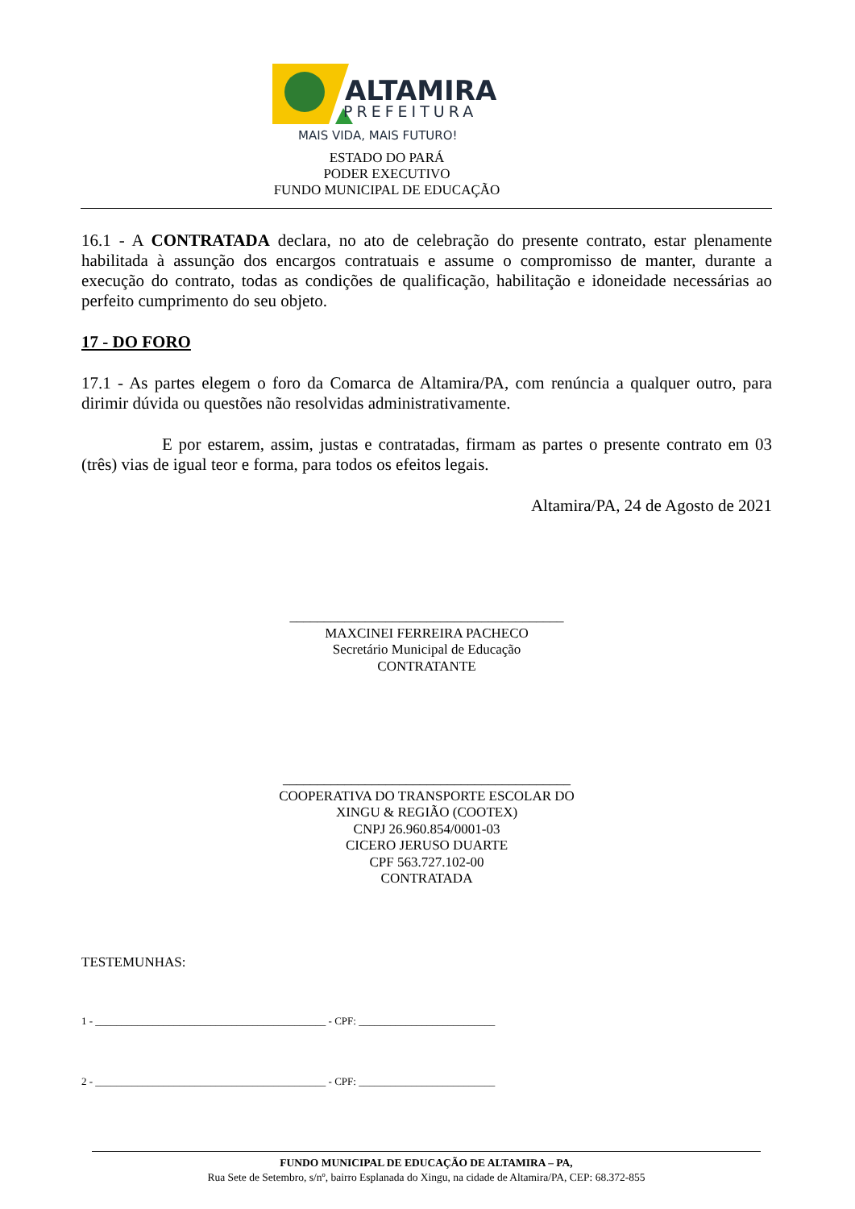ALTAMIRA
PREFEITURA
MAIS VIDA, MAIS FUTURO!
ESTADO DO PARÁ
PODER EXECUTIVO
FUNDO MUNICIPAL DE EDUCAÇÃO
16.1 - A CONTRATADA declara, no ato de celebração do presente contrato, estar plenamente habilitada à assunção dos encargos contratuais e assume o compromisso de manter, durante a execução do contrato, todas as condições de qualificação, habilitação e idoneidade necessárias ao perfeito cumprimento do seu objeto.
17 - DO FORO
17.1 - As partes elegem o foro da Comarca de Altamira/PA, com renúncia a qualquer outro, para dirimir dúvida ou questões não resolvidas administrativamente.
E por estarem, assim, justas e contratadas, firmam as partes o presente contrato em 03 (três) vias de igual teor e forma, para todos os efeitos legais.
Altamira/PA, 24 de Agosto de 2021
________________________________________
MAXCINEI FERREIRA PACHECO
Secretário Municipal de Educação
CONTRATANTE
__________________________________________
COOPERATIVA DO TRANSPORTE ESCOLAR DO
XINGU & REGIÃO (COOTEX)
CNPJ 26.960.854/0001-03
CICERO JERUSO DUARTE
CPF 563.727.102-00
CONTRATADA
TESTEMUNHAS:
1 - ____________________________________________ - CPF: __________________________
2 - ____________________________________________ - CPF: __________________________
FUNDO MUNICIPAL DE EDUCAÇÃO DE ALTAMIRA – PA,
Rua Sete de Setembro, s/nº, bairro Esplanada do Xingu, na cidade de Altamira/PA, CEP: 68.372-855